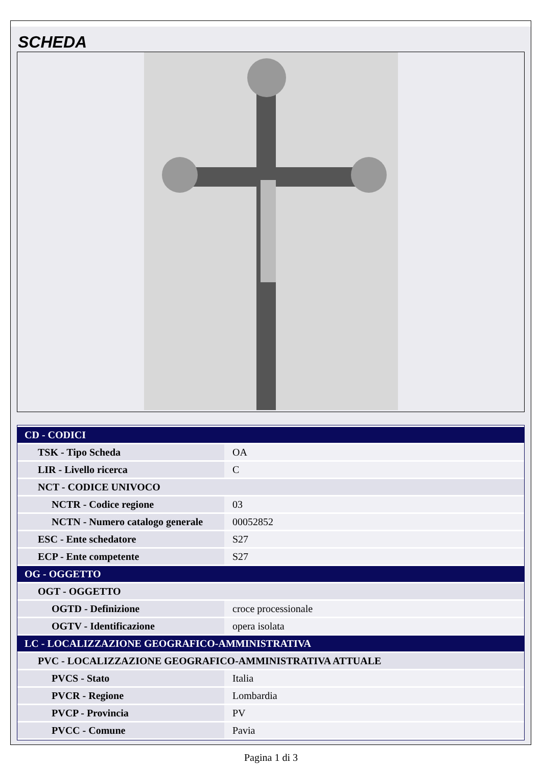SCHEDA
| CD - CODICI | |
| TSK - Tipo Scheda | OA |
| LIR - Livello ricerca | C |
| NCT - CODICE UNIVOCO | |
| NCTR - Codice regione | 03 |
| NCTN - Numero catalogo generale | 00052852 |
| ESC - Ente schedatore | S27 |
| ECP - Ente competente | S27 |
| OG - OGGETTO | |
| OGT - OGGETTO | |
| OGTD - Definizione | croce processionale |
| OGTV - Identificazione | opera isolata |
| LC - LOCALIZZAZIONE GEOGRAFICO-AMMINISTRATIVA | |
| PVC - LOCALIZZAZIONE GEOGRAFICO-AMMINISTRATIVA ATTUALE | |
| PVCS - Stato | Italia |
| PVCR - Regione | Lombardia |
| PVCP - Provincia | PV |
| PVCC - Comune | Pavia |
Pagina 1 di 3